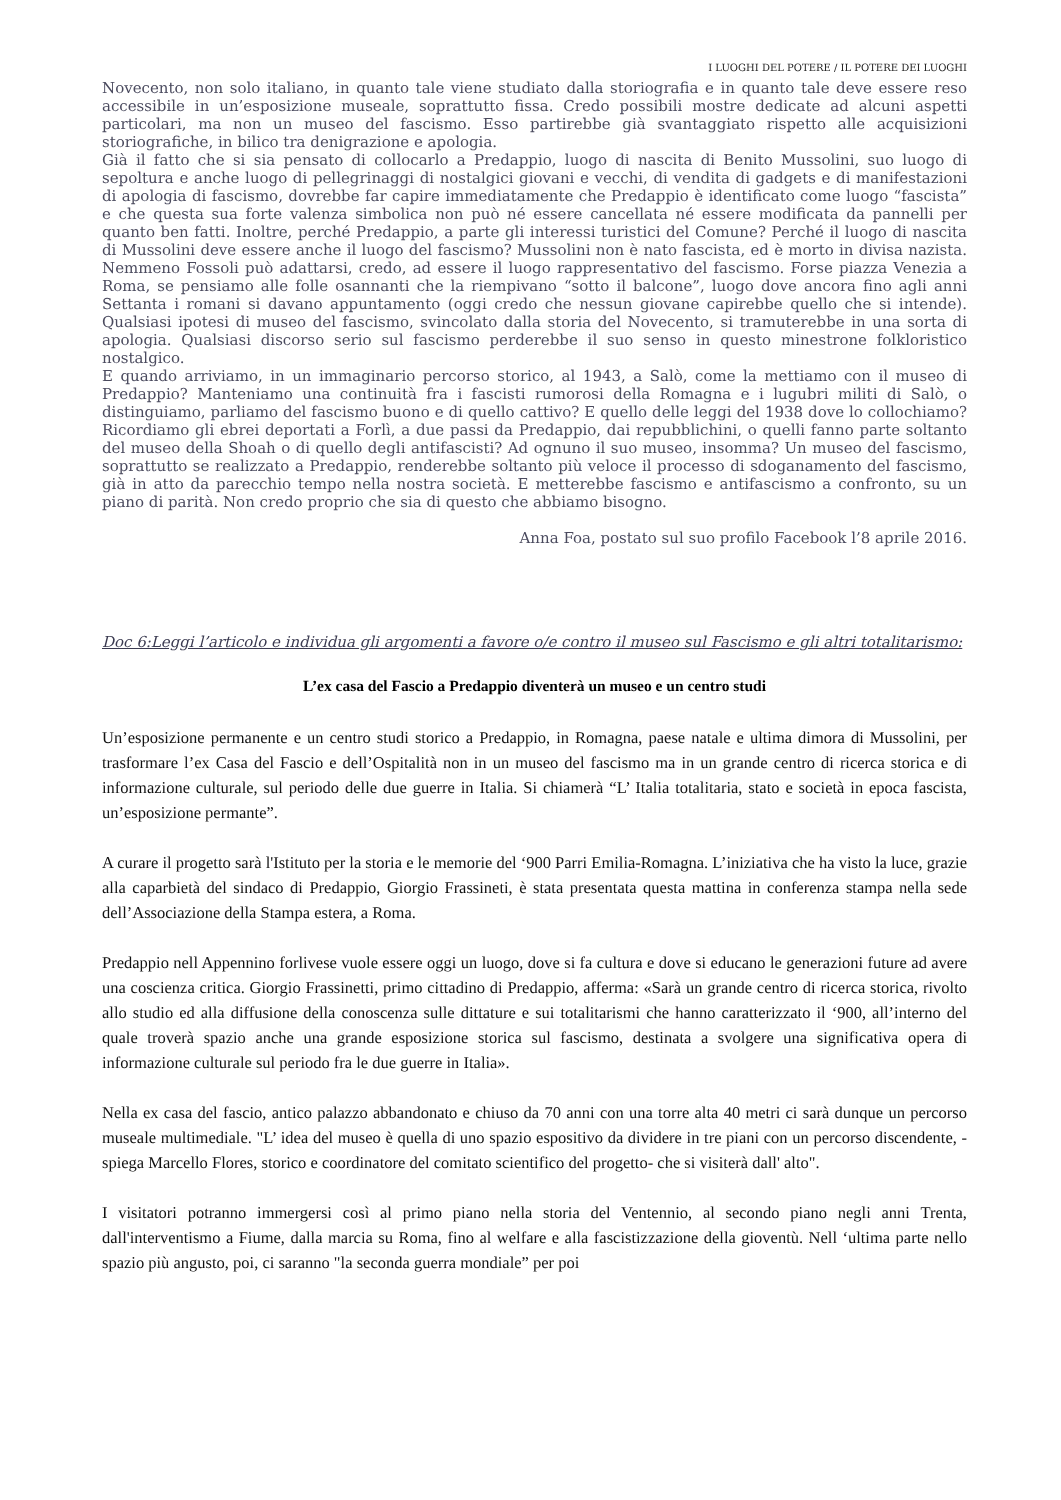I LUOGHI DEL POTERE / IL POTERE DEI LUOGHI
Novecento, non solo italiano, in quanto tale viene studiato dalla storiografia e in quanto tale deve essere reso accessibile in un’esposizione museale, soprattutto fissa. Credo possibili mostre dedicate ad alcuni aspetti particolari, ma non un museo del fascismo. Esso partirebbe già svantaggiato rispetto alle acquisizioni storiografiche, in bilico tra denigrazione e apologia.
Già il fatto che si sia pensato di collocarlo a Predappio, luogo di nascita di Benito Mussolini, suo luogo di sepoltura e anche luogo di pellegrinaggi di nostalgici giovani e vecchi, di vendita di gadgets e di manifestazioni di apologia di fascismo, dovrebbe far capire immediatamente che Predappio è identificato come luogo “fascista” e che questa sua forte valenza simbolica non può né essere cancellata né essere modificata da pannelli per quanto ben fatti. Inoltre, perché Predappio, a parte gli interessi turistici del Comune? Perché il luogo di nascita di Mussolini deve essere anche il luogo del fascismo? Mussolini non è nato fascista, ed è morto in divisa nazista. Nemmeno Fossoli può adattarsi, credo, ad essere il luogo rappresentativo del fascismo. Forse piazza Venezia a Roma, se pensiamo alle folle osannanti che la riempivano “sotto il balcone”, luogo dove ancora fino agli anni Settanta i romani si davano appuntamento (oggi credo che nessun giovane capirebbe quello che si intende). Qualsiasi ipotesi di museo del fascismo, svincolato dalla storia del Novecento, si tramuterebbe in una sorta di apologia. Qualsiasi discorso serio sul fascismo perderebbe il suo senso in questo minestrone folkloristico nostalgico.
E quando arriviamo, in un immaginario percorso storico, al 1943, a Salò, come la mettiamo con il museo di Predappio? Manteniamo una continuità fra i fascisti rumorosi della Romagna e i lugubri militi di Salò, o distinguiamo, parliamo del fascismo buono e di quello cattivo? E quello delle leggi del 1938 dove lo collochiamo? Ricordiamo gli ebrei deportati a Forlì, a due passi da Predappio, dai repubblichini, o quelli fanno parte soltanto del museo della Shoah o di quello degli antifascisti? Ad ognuno il suo museo, insomma? Un museo del fascismo, soprattutto se realizzato a Predappio, renderebbe soltanto più veloce il processo di sdoganamento del fascismo, già in atto da parecchio tempo nella nostra società. E metterebbe fascismo e antifascismo a confronto, su un piano di parità. Non credo proprio che sia di questo che abbiamo bisogno.
Anna Foa, postato sul suo profilo Facebook l’8 aprile 2016.
Doc 6:Leggi l’articolo e individua gli argomenti a favore o/e contro il museo sul Fascismo e gli altri totalitarismo:
L’ex casa del Fascio a Predappio diventerà un museo e un centro studi
Un’esposizione permanente e un centro studi storico a Predappio, in Romagna, paese natale e ultima dimora di Mussolini, per trasformare l’ex Casa del Fascio e dell’Ospitalità non in un museo del fascismo ma in un grande centro di ricerca storica e di informazione culturale, sul periodo delle due guerre in Italia. Si chiamerà “L’ Italia totalitaria, stato e società in epoca fascista, un’esposizione permante”.
A curare il progetto sarà l'Istituto per la storia e le memorie del ‘900 Parri Emilia-Romagna. L’iniziativa che ha visto la luce, grazie alla caparbietà del sindaco di Predappio, Giorgio Frassineti, è stata presentata questa mattina in conferenza stampa nella sede dell’Associazione della Stampa estera, a Roma.
Predappio nell Appennino forlivese vuole essere oggi un luogo, dove si fa cultura e dove si educano le generazioni future ad avere una coscienza critica. Giorgio Frassinetti, primo cittadino di Predappio, afferma: «Sarà un grande centro di ricerca storica, rivolto allo studio ed alla diffusione della conoscenza sulle dittature e sui totalitarismi che hanno caratterizzato il ‘900, all’interno del quale troverà spazio anche una grande esposizione storica sul fascismo, destinata a svolgere una significativa opera di informazione culturale sul periodo fra le due guerre in Italia».
Nella ex casa del fascio, antico palazzo abbandonato e chiuso da 70 anni con una torre alta 40 metri ci sarà dunque un percorso museale multimediale. "L’ idea del museo è quella di uno spazio espositivo da dividere in tre piani con un percorso discendente, - spiega Marcello Flores, storico e coordinatore del comitato scientifico del progetto- che si visiterà dall' alto".
I visitatori potranno immergersi così al primo piano nella storia del Ventennio, al secondo piano negli anni Trenta, dall'interventismo a Fiume, dalla marcia su Roma, fino al welfare e alla fascistizzazione della gioventù. Nell ‘ultima parte nello spazio più angusto, poi, ci saranno "la seconda guerra mondiale” per poi